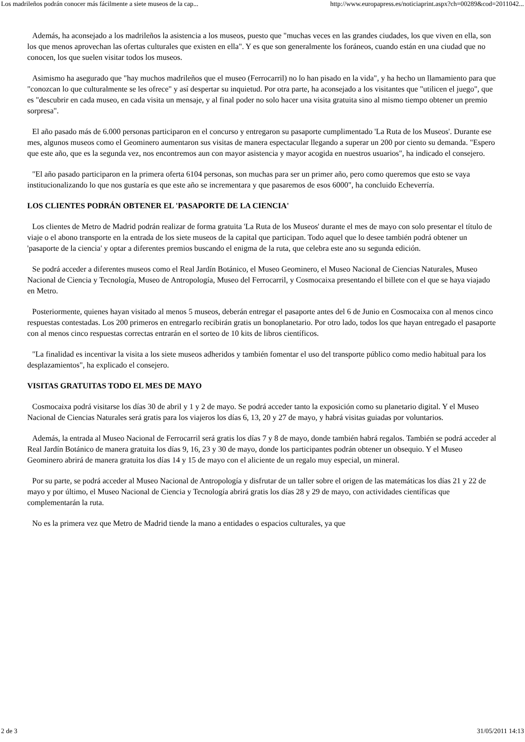Los madrileños podrán conocer más fácilmente a siete museos de la cap... http://www.europapress.es/noticiaprint.aspx?ch=00289&cod=2011042...
Además, ha aconsejado a los madrileños la asistencia a los museos, puesto que "muchas veces en las grandes ciudades, los que viven en ella, son los que menos aprovechan las ofertas culturales que existen en ella". Y es que son generalmente los foráneos, cuando están en una ciudad que no conocen, los que suelen visitar todos los museos.
Asimismo ha asegurado que "hay muchos madrileños que el museo (Ferrocarril) no lo han pisado en la vida", y ha hecho un llamamiento para que "conozcan lo que culturalmente se les ofrece" y así despertar su inquietud. Por otra parte, ha aconsejado a los visitantes que "utilicen el juego", que es "descubrir en cada museo, en cada visita un mensaje, y al final poder no solo hacer una visita gratuita sino al mismo tiempo obtener un premio sorpresa".
El año pasado más de 6.000 personas participaron en el concurso y entregaron su pasaporte cumplimentado 'La Ruta de los Museos'. Durante ese mes, algunos museos como el Geominero aumentaron sus visitas de manera espectacular llegando a superar un 200 por ciento su demanda. "Espero que este año, que es la segunda vez, nos encontremos aun con mayor asistencia y mayor acogida en nuestros usuarios", ha indicado el consejero.
"El año pasado participaron en la primera oferta 6104 personas, son muchas para ser un primer año, pero como queremos que esto se vaya institucionalizando lo que nos gustaría es que este año se incrementara y que pasaremos de esos 6000", ha concluido Echeverría.
LOS CLIENTES PODRÁN OBTENER EL 'PASAPORTE DE LA CIENCIA'
Los clientes de Metro de Madrid podrán realizar de forma gratuita 'La Ruta de los Museos' durante el mes de mayo con solo presentar el título de viaje o el abono transporte en la entrada de los siete museos de la capital que participan. Todo aquel que lo desee también podrá obtener un 'pasaporte de la ciencia' y optar a diferentes premios buscando el enigma de la ruta, que celebra este ano su segunda edición.
Se podrá acceder a diferentes museos como el Real Jardín Botánico, el Museo Geominero, el Museo Nacional de Ciencias Naturales, Museo Nacional de Ciencia y Tecnología, Museo de Antropología, Museo del Ferrocarril, y Cosmocaixa presentando el billete con el que se haya viajado en Metro.
Posteriormente, quienes hayan visitado al menos 5 museos, deberán entregar el pasaporte antes del 6 de Junio en Cosmocaixa con al menos cinco respuestas contestadas. Los 200 primeros en entregarlo recibirán gratis un bonoplanetario. Por otro lado, todos los que hayan entregado el pasaporte con al menos cinco respuestas correctas entrarán en el sorteo de 10 kits de libros científicos.
"La finalidad es incentivar la visita a los siete museos adheridos y también fomentar el uso del transporte público como medio habitual para los desplazamientos", ha explicado el consejero.
VISITAS GRATUITAS TODO EL MES DE MAYO
Cosmocaixa podrá visitarse los días 30 de abril y 1 y 2 de mayo. Se podrá acceder tanto la exposición como su planetario digital. Y el Museo Nacional de Ciencias Naturales será gratis para los viajeros los días 6, 13, 20 y 27 de mayo, y habrá visitas guiadas por voluntarios.
Además, la entrada al Museo Nacional de Ferrocarril será gratis los días 7 y 8 de mayo, donde también habrá regalos. También se podrá acceder al Real Jardín Botánico de manera gratuita los días 9, 16, 23 y 30 de mayo, donde los participantes podrán obtener un obsequio. Y el Museo Geominero abrirá de manera gratuita los días 14 y 15 de mayo con el aliciente de un regalo muy especial, un mineral.
Por su parte, se podrá acceder al Museo Nacional de Antropología y disfrutar de un taller sobre el origen de las matemáticas los días 21 y 22 de mayo y por último, el Museo Nacional de Ciencia y Tecnología abrirá gratis los días 28 y 29 de mayo, con actividades científicas que complementarán la ruta.
No es la primera vez que Metro de Madrid tiende la mano a entidades o espacios culturales, ya que
2 de 3 31/05/2011 14:13